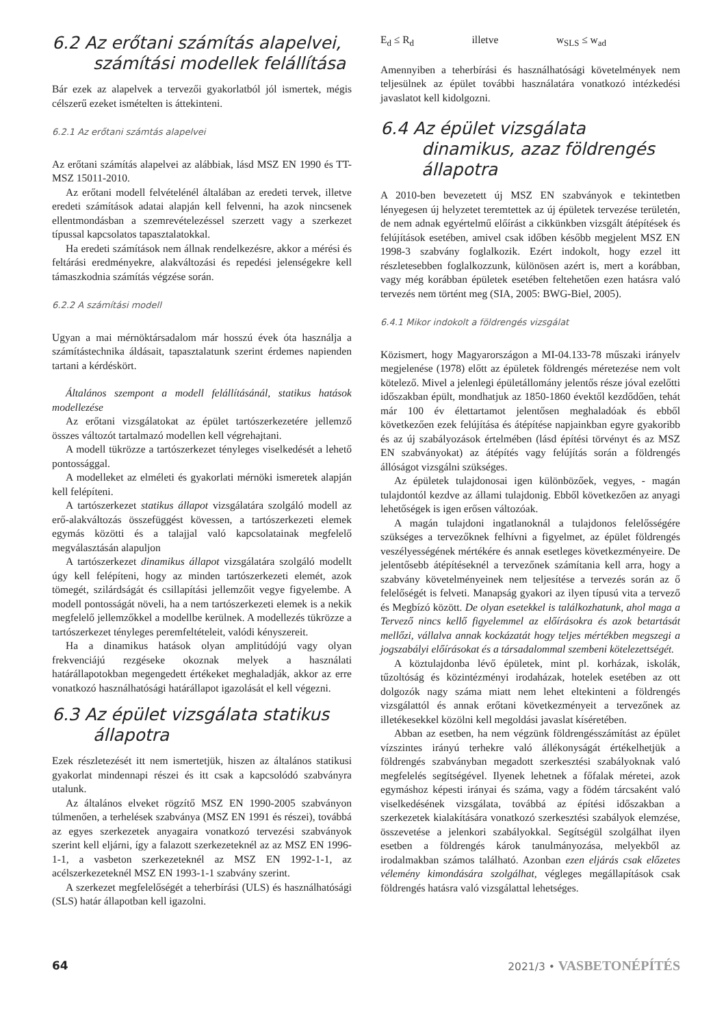6.2 Az erőtani számítás alapelvei, számítási modellek felállítása
Bár ezek az alapelvek a tervezői gyakorlatból jól ismertek, mégis célszerű ezeket ismételten is áttekinteni.
6.2.1 Az erőtani számtás alapelvei
Az erőtani számítás alapelvei az alábbiak, lásd MSZ EN 1990 és TT-MSZ 15011-2010.
Az erőtani modell felvételénél általában az eredeti tervek, illetve eredeti számítások adatai alapján kell felvenni, ha azok nincsenek ellentmondásban a szemrevételezéssel szerzett vagy a szerkezet típussal kapcsolatos tapasztalatokkal.
Ha eredeti számítások nem állnak rendelkezésre, akkor a mérési és feltárási eredményekre, alakváltozási és repedési jelenségekre kell támaszkodnia számítás végzése során.
6.2.2 A számítási modell
Ugyan a mai mérnöktársadalom már hosszú évek óta használja a számítástechnika áldásait, tapasztalatunk szerint érdemes napienden tartani a kérdéskört.
Általános szempont a modell felállításánál, statikus hatások modellezése
Az erőtani vizsgálatokat az épület tartószerkezetére jellemző összes változót tartalmazó modellen kell végrehajtani.
A modell tükrözze a tartószerkezet tényleges viselkedését a lehető pontossággal.
A modelleket az elméleti és gyakorlati mérnöki ismeretek alapján kell felépíteni.
A tartószerkezet statikus állapot vizsgálatára szolgáló modell az erő-alakváltozás összefüggést kövessen, a tartószerkezeti elemek egymás közötti és a talajjal való kapcsolatainak megfelelő megválasztásán alapuljon
A tartószerkezet dinamikus állapot vizsgálatára szolgáló modellt úgy kell felépíteni, hogy az minden tartószerkezeti elemét, azok tömegét, szilárdságát és csillapítási jellemzőit vegye figyelembe. A modell pontosságát növeli, ha a nem tartószerkezeti elemek is a nekik megfelelő jellemzőkkel a modellbe kerülnek. A modellezés tükrözze a tartószerkezet tényleges peremfeltételeit, valódi kényszereit.
Ha a dinamikus hatások olyan amplitúdójú vagy olyan frekvenciájú rezgéseke okoznak melyek a használati határállapotokban megengedett értékeket meghaladják, akkor az erre vonatkozó használhatósági határállapot igazolását el kell végezni.
6.3 Az épület vizsgálata statikus állapotra
Ezek részletezését itt nem ismertetjük, hiszen az általános statikusi gyakorlat mindennapi részei és itt csak a kapcsolódó szabványra utalunk.
Az általános elveket rögzítő MSZ EN 1990-2005 szabványon túlmenően, a terhelések szabványa (MSZ EN 1991 és részei), továbbá az egyes szerkezetek anyagaira vonatkozó tervezési szabványok szerint kell eljárni, így a falazott szerkezeteknél az az MSZ EN 1996-1-1, a vasbeton szerkezeteknél az MSZ EN 1992-1-1, az acélszerkezeteknél MSZ EN 1993-1-1 szabvány szerint.
A szerkezet megfelelőségét a teherbírási (ULS) és használhatósági (SLS) határ állapotban kell igazolni.
E<sub>d</sub> ≤ R<sub>d</sub> illetve w<sub>SLS</sub> ≤ w<sub>ad</sub>
Amennyiben a teherbírási és használhatósági követelmények nem teljesülnek az épület további használatára vonatkozó intézkedési javaslatot kell kidolgozni.
6.4 Az épület vizsgálata dinamikus, azaz földrengés állapotra
A 2010-ben bevezetett új MSZ EN szabványok e tekintetben lényegesen új helyzetet teremtettek az új épületek tervezése területén, de nem adnak egyértelmű előírást a cikkünkben vizsgált átépítések és felújítások esetében, amivel csak időben később megjelent MSZ EN 1998-3 szabvány foglalkozik. Ezért indokolt, hogy ezzel itt részletesebben foglalkozzunk, különösen azért is, mert a korábban, vagy még korábban épületek esetében feltehetően ezen hatásra való tervezés nem történt meg (SIA, 2005: BWG-Biel, 2005).
6.4.1 Mikor indokolt a földrengés vizsgálat
Közismert, hogy Magyarországon a MI-04.133-78 műszaki irányelv megjelenése (1978) előtt az épületek földrengés méretezése nem volt kötelező. Mivel a jelenlegi épületállomány jelentős része jóval ezelőtti időszakban épült, mondhatjuk az 1850-1860 évektől kezdődően, tehát már 100 év élettartamot jelentősen meghaladóak és ebből következően ezek felújítása és átépítése napjainkban egyre gyakoribb és az új szabályozások értelmében (lásd építési törvényt és az MSZ EN szabványokat) az átépítés vagy felújítás során a földrengés állóságot vizsgálni szükséges.
Az épületek tulajdonosai igen különbözőek, vegyes, - magán tulajdontól kezdve az állami tulajdonig. Ebből következően az anyagi lehetőségek is igen erősen változóak.
A magán tulajdoni ingatlanoknál a tulajdonos felelősségére szükséges a tervezőknek felhívni a figyelmet, az épület földrengés veszélyességének mértékére és annak esetleges következményeire. De jelentősebb átépítéseknél a tervezőnek számítania kell arra, hogy a szabvány követelményeinek nem teljesítése a tervezés során az ő felelőségét is felveti. Manapság gyakori az ilyen típusú vita a tervező és Megbízó között. De olyan esetekkel is találkozhatunk, ahol maga a Tervező nincs kellő figyelemmel az előírásokra és azok betartását mellőzi, vállalva annak kockázatát hogy teljes mértékben megszegi a jogszabályi előírásokat és a társadalommal szembeni kötelezettségét.
A köztulajdonba lévő épületek, mint pl. korházak, iskolák, tűzoltóság és közintézményi irodaházak, hotelek esetében az ott dolgozók nagy száma miatt nem lehet eltekinteni a földrengés vizsgálattól és annak erőtani következményeit a tervezőnek az illetékesekkel közölni kell megoldási javaslat kíséretében.
Abban az esetben, ha nem végzünk földrengésszámítást az épület vízszintes irányú terhekre való állékonyságát értékelhetjük a földrengés szabványban megadott szerkesztési szabályoknak való megfelelés segítségével. Ilyenek lehetnek a főfalak méretei, azok egymáshoz képesti irányai és száma, vagy a födém tárcsaként való viselkedésének vizsgálata, továbbá az építési időszakban a szerkezetek kialakítására vonatkozó szerkesztési szabályok elemzése, összevetése a jelenkori szabályokkal. Segítségül szolgálhat ilyen esetben a földrengés károk tanulmányozása, melyekből az irodalmakban számos található. Azonban ezen eljárás csak előzetes vélemény kimondására szolgálhat, végleges megállapítások csak földrengés hatásra való vizsgálattal lehetséges.
64 2021/3 • VASBETONÉPÍTÉS